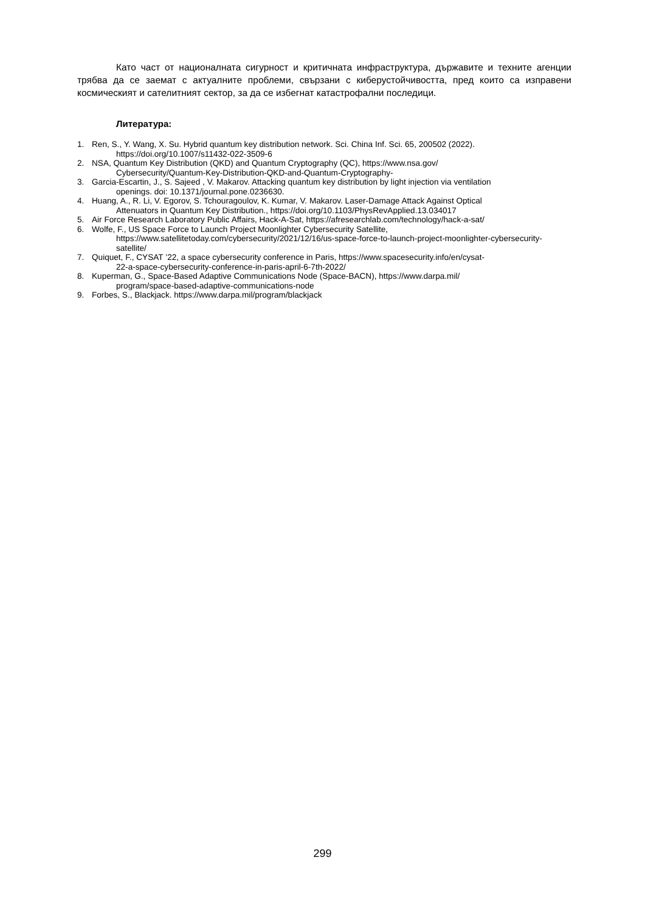Като част от националната сигурност и критичната инфраструктура, държавите и техните агенции трябва да се заемат с актуалните проблеми, свързани с киберустойчивостта, пред които са изправени космическият и сателитният сектор, за да се избегнат катастрофални последици.
Литература:
1. Ren, S., Y. Wang, X. Su. Hybrid quantum key distribution network. Sci. China Inf. Sci. 65, 200502 (2022).
https://doi.org/10.1007/s11432-022-3509-6
2. NSA, Quantum Key Distribution (QKD) and Quantum Cryptography (QC), https://www.nsa.gov/
Cybersecurity/Quantum-Key-Distribution-QKD-and-Quantum-Cryptography-
3. Garcia-Escartin, J., S. Sajeed , V. Makarov. Attacking quantum key distribution by light injection via ventilation
openings. doi: 10.1371/journal.pone.0236630.
4. Huang, A., R. Li, V. Egorov, S. Tchouragoulov, K. Kumar, V. Makarov. Laser-Damage Attack Against Optical
Attenuators in Quantum Key Distribution., https://doi.org/10.1103/PhysRevApplied.13.034017
5. Air Force Research Laboratory Public Affairs, Hack-A-Sat, https://afresearchlab.com/technology/hack-a-sat/
6. Wolfe, F., US Space Force to Launch Project Moonlighter Cybersecurity Satellite,
https://www.satellitetoday.com/cybersecurity/2021/12/16/us-space-force-to-launch-project-moonlighter-cybersecurity-satellite/
7. Quiquet, F., CYSAT ’22, a space cybersecurity conference in Paris, https://www.spacesecurity.info/en/cysat-
22-a-space-cybersecurity-conference-in-paris-april-6-7th-2022/
8. Kuperman, G., Space-Based Adaptive Communications Node (Space-BACN), https://www.darpa.mil/
program/space-based-adaptive-communications-node
9. Forbes, S., Blackjack. https://www.darpa.mil/program/blackjack
299